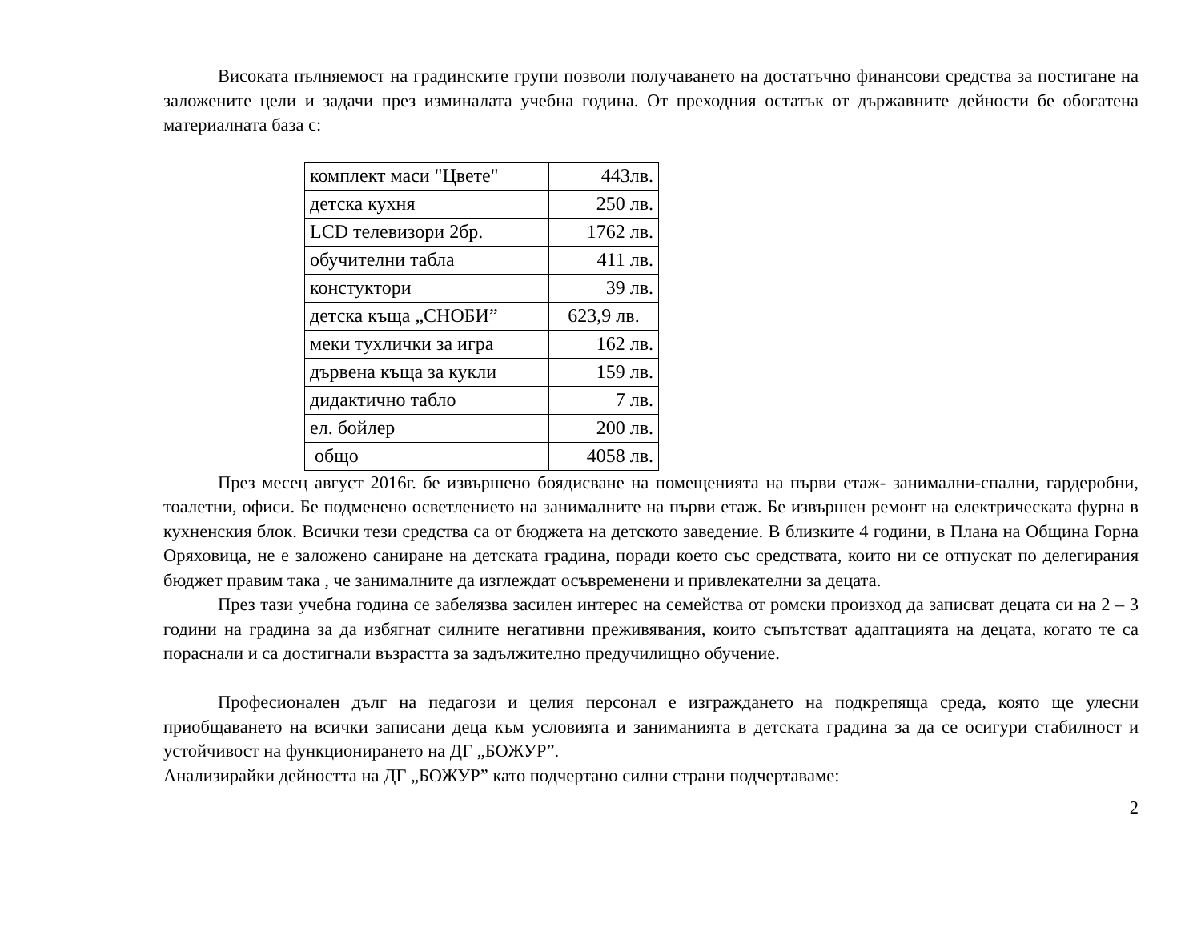Високата пълняемост на градинските групи позволи получаването на достатъчно финансови средства за постигане на заложените цели и задачи през изминалата учебна година. От преходния остатък от държавните дейности бе обогатена материалната база с:
| комплект маси "Цвете" | 443лв. |
| детска кухня | 250 лв. |
| LCD телевизори 2бр. | 1762 лв. |
| обучителни табла | 411 лв. |
| констуктори | 39 лв. |
| детска къща „СНОБИ” | 623,9 лв. |
| меки тухлички за игра | 162 лв. |
| дървена къща за кукли | 159 лв. |
| дидактично табло | 7 лв. |
| ел. бойлер | 200 лв. |
| общо | 4058 лв. |
През месец август 2016г. бе извършено боядисване на помещенията на първи етаж- занимални-спални, гардеробни, тоалетни, офиси. Бе подменено осветлението на занималните на първи етаж. Бе извършен ремонт на електрическата фурна в кухненския блок. Всички тези средства са от бюджета на детското заведение. В близките 4 години, в Плана на Община Горна Оряховица, не е заложено саниране на детската градина, поради което със средствата, които ни се отпускат по делегирания бюджет правим така , че занималните да изглеждат осъвременени и привлекателни за децата.
През тази учебна година се забелязва засилен интерес на семейства от ромски произход да записват децата си на 2 – 3 години на градина за да избягнат силните негативни преживявания, които съпътстват адаптацията на децата, когато те са пораснали и са достигнали възрастта за задължително предучилищно обучение.
Професионален дълг на педагози и целия персонал е изграждането на подкрепяща среда, която ще улесни приобщаването на всички записани деца към условията и заниманията в детската градина за да се осигури стабилност и устойчивост на функционирането на ДГ „БОЖУР”.
Анализирайки дейността на ДГ „БОЖУР” като подчертано силни страни подчертаваме:
2